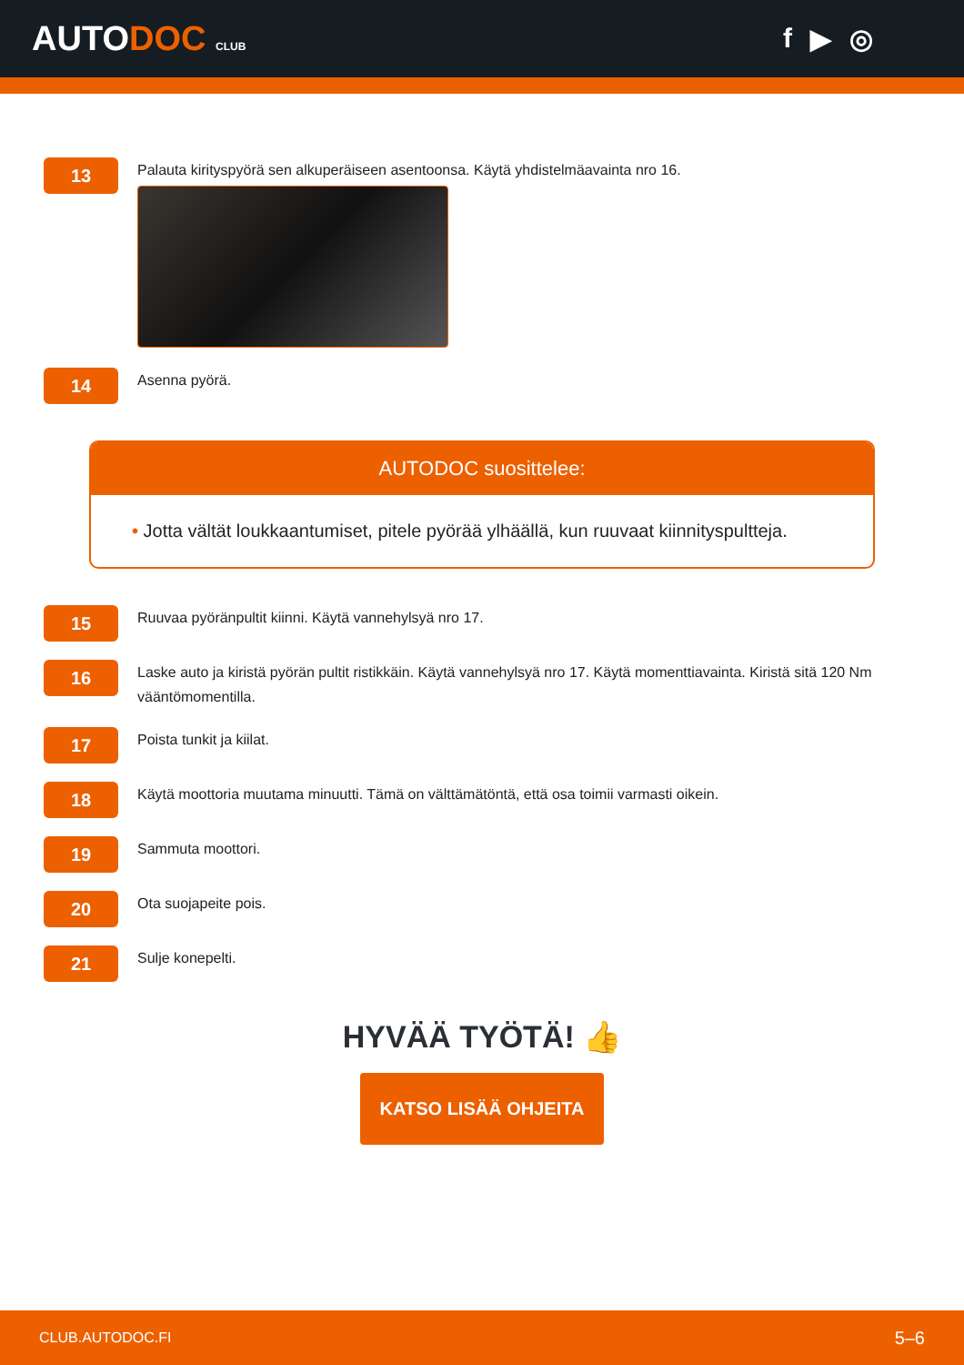AUTODOC CLUB
f ▶ ◎
13
Palauta kirityspyörä sen alkuperäiseen asentoonsa. Käytä yhdistelmäavainta nro 16.
14
Asenna pyörä.
AUTODOC suosittelee:
• Jotta vältät loukkaantumiset, pitele pyörää ylhäällä, kun ruuvaat kiinnityspultteja.
15
Ruuvaa pyöränpultit kiinni. Käytä vannehylsyä nro 17.
16
Laske auto ja kiristä pyörän pultit ristikkäin. Käytä vannehylsyä nro 17. Käytä momenttiavainta. Kiristä sitä 120 Nm vääntömomentilla.
17
Poista tunkit ja kiilat.
18
Käytä moottoria muutama minuutti. Tämä on välttämätöntä, että osa toimii varmasti oikein.
19
Sammuta moottori.
20
Ota suojapeite pois.
21
Sulje konepelti.
HYVÄÄ TYÖTÄ! 👍
KATSO LISÄÄ OHJEITA
CLUB.AUTODOC.FI 5–6